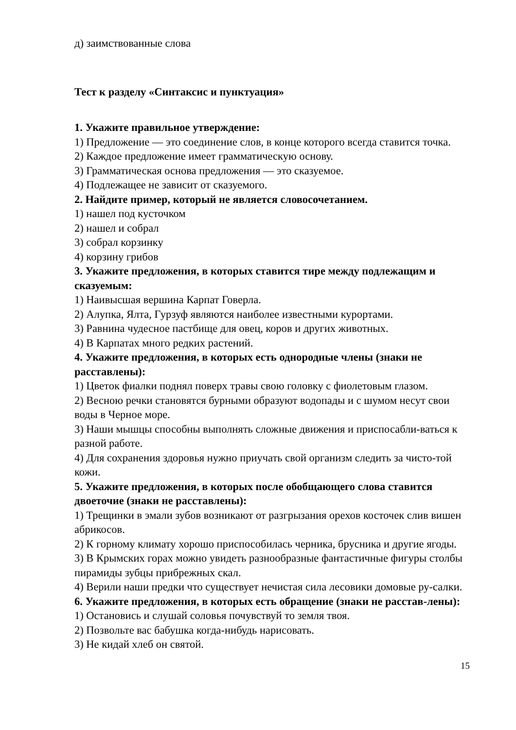д) заимствованные слова
Тест к разделу «Синтаксис и пунктуация»
1. Укажите правильное утверждение:
1) Предложение — это соединение слов, в конце которого всегда ставится точка.
2) Каждое предложение имеет грамматическую основу.
3) Грамматическая основа предложения — это сказуемое.
4) Подлежащее не зависит от сказуемого.
2. Найдите пример, который не является словосочетанием.
1) нашел под кусточком
2) нашел и собрал
3) собрал корзинку
4) корзину грибов
3. Укажите предложения, в которых ставится тире между подлежащим и сказуемым:
1) Наивысшая вершина Карпат Говерла.
2) Алупка, Ялта, Гурзуф являются наиболее известными курортами.
3) Равнина чудесное пастбище для овец, коров и других животных.
4) В Карпатах много редких растений.
4. Укажите предложения, в которых есть однородные члены (знаки не расставлены):
1) Цветок фиалки поднял поверх травы свою головку с фиолетовым глазом.
2) Весною речки становятся бурными образуют водопады и с шумом несут свои воды в Черное море.
3) Наши мышцы способны выполнять сложные движения и приспосабли-ваться к разной работе.
4) Для сохранения здоровья нужно приучать свой организм следить за чисто-той кожи.
5. Укажите предложения, в которых после обобщающего слова ставится двоеточие (знаки не расставлены):
1) Трещинки в эмали зубов возникают от разгрызания орехов косточек слив вишен абрикосов.
2) К горному климату хорошо приспособилась черника, брусника и другие ягоды.
3) В Крымских горах можно увидеть разнообразные фантастичные фигуры столбы пирамиды зубцы прибрежных скал.
4) Верили наши предки что существует нечистая сила лесовики домовые ру-салки.
6. Укажите предложения, в которых есть обращение (знаки не расстав-лены):
1) Остановись и слушай соловья почувствуй то земля твоя.
2) Позвольте вас бабушка когда-нибудь нарисовать.
3) Не кидай хлеб он святой.
15